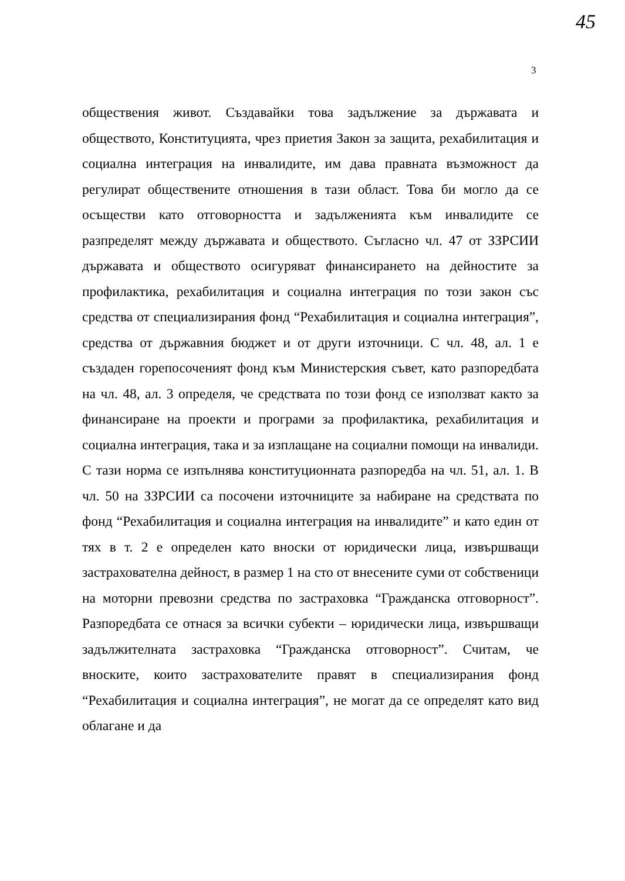45
3
обществения живот. Създавайки това задължение за държавата и обществото, Конституцията, чрез приетия Закон за защита, рехабилитация и социална интеграция на инвалидите, им дава правната възможност да регулират обществените отношения в тази област. Това би могло да се осъществи като отговорността и задълженията към инвалидите се разпределят между държавата и обществото. Съгласно чл. 47 от ЗЗРСИИ държавата и обществото осигуряват финансирането на дейностите за профилактика, рехабилитация и социална интеграция по този закон със средства от специализирания фонд “Рехабилитация и социална интеграция”, средства от държавния бюджет и от други източници. С чл. 48, ал. 1 е създаден горепосоченият фонд към Министерския съвет, като разпоредбата на чл. 48, ал. 3 определя, че средствата по този фонд се използват както за финансиране на проекти и програми за профилактика, рехабилитация и социална интеграция, така и за изплащане на социални помощи на инвалиди. С тази норма се изпълнява конституционната разпоредба на чл. 51, ал. 1. В чл. 50 на ЗЗРСИИ са посочени източниците за набиране на средствата по фонд “Рехабилитация и социална интеграция на инвалидите” и като един от тях в т. 2 е определен като вноски от юридически лица, извършващи застрахователна дейност, в размер 1 на сто от внесените суми от собственици на моторни превозни средства по застраховка “Гражданска отговорност”. Разпоредбата се отнася за всички субекти – юридически лица, извършващи задължителната застраховка “Гражданска отговорност”. Считам, че вноските, които застрахователите правят в специализирания фонд “Рехабилитация и социална интеграция”, не могат да се определят като вид облагане и да